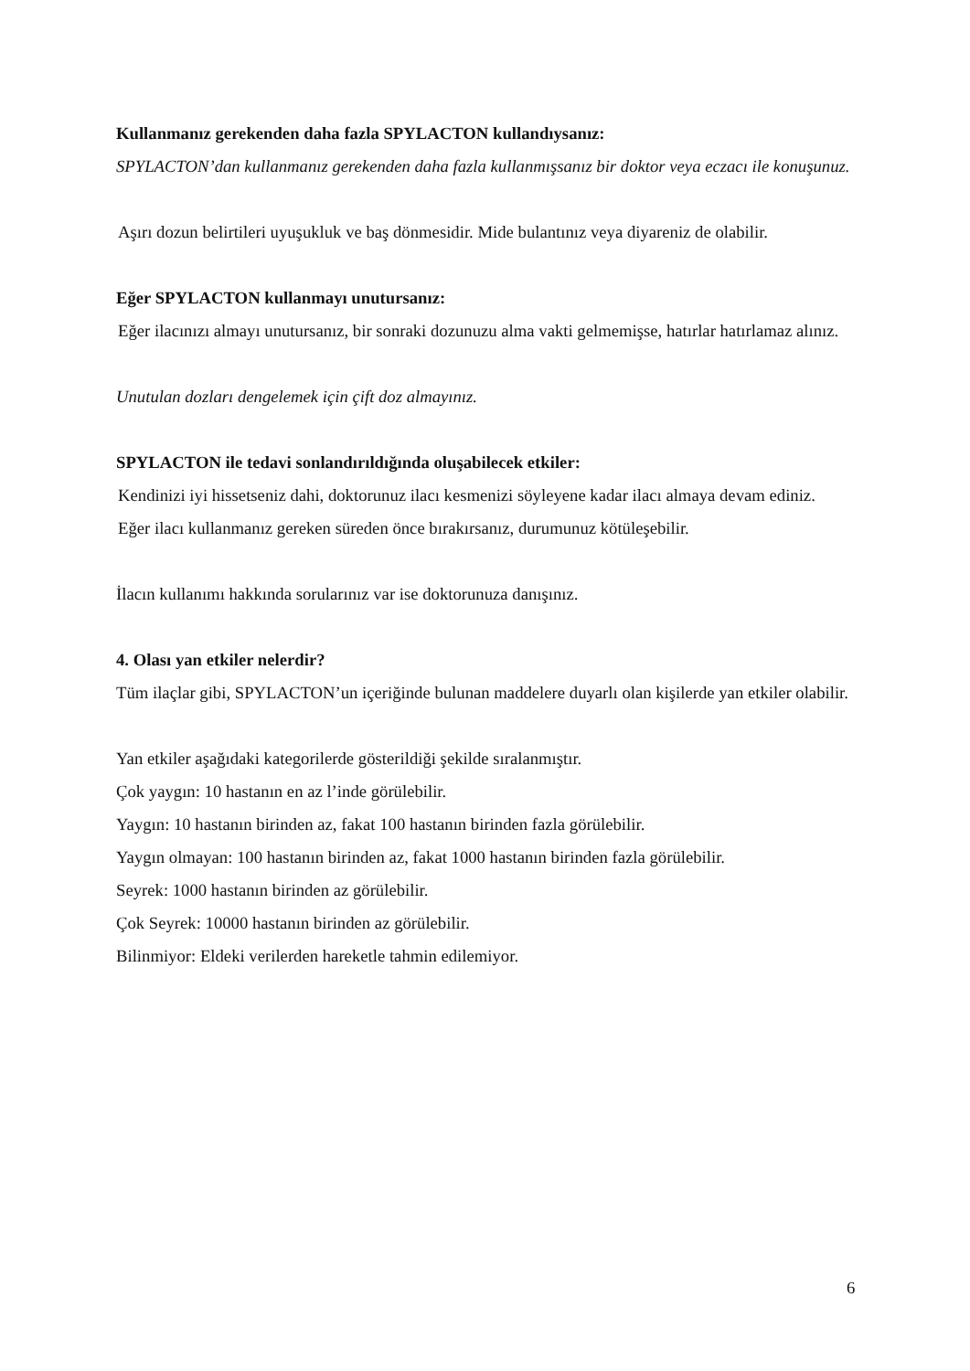Kullanmanız gerekenden daha fazla SPYLACTON kullandıysanız:
SPYLACTON’dan kullanmanız gerekenden daha fazla kullanmışsanız bir doktor veya eczacı ile konuşunuz.
Aşırı dozun belirtileri uyuşukluk ve baş dönmesidir. Mide bulantınız veya diyareniz de olabilir.
Eğer SPYLACTON kullanmayı unutursanız:
Eğer ilacınızı almayı unutursanız, bir sonraki dozunuzu alma vakti gelmemişse, hatırlar hatırlamaz alınız.
Unutulan dozları dengelemek için çift doz almayınız.
SPYLACTON ile tedavi sonlandırıldığında oluşabilecek etkiler:
Kendinizi iyi hissetseniz dahi, doktorunuz ilacı kesmenizi söyleyene kadar ilacı almaya devam ediniz.
Eğer ilacı kullanmanız gereken süreden önce bırakırsanız, durumunuz kötüleşebilir.
İlacın kullanımı hakkında sorularınız var ise doktorunuza danışınız.
4. Olası yan etkiler nelerdir?
Tüm ilaçlar gibi, SPYLACTON’un içeriğinde bulunan maddelere duyarlı olan kişilerde yan etkiler olabilir.
Yan etkiler aşağıdaki kategorilerde gösterildiği şekilde sıralanmıştır.
Çok yaygın: 10 hastanın en az l’inde görülebilir.
Yaygın: 10 hastanın birinden az, fakat 100 hastanın birinden fazla görülebilir.
Yaygın olmayan: 100 hastanın birinden az, fakat 1000 hastanın birinden fazla görülebilir.
Seyrek: 1000 hastanın birinden az görülebilir.
Çok Seyrek: 10000 hastanın birinden az görülebilir.
Bilinmiyor: Eldeki verilerden hareketle tahmin edilemiyor.
6